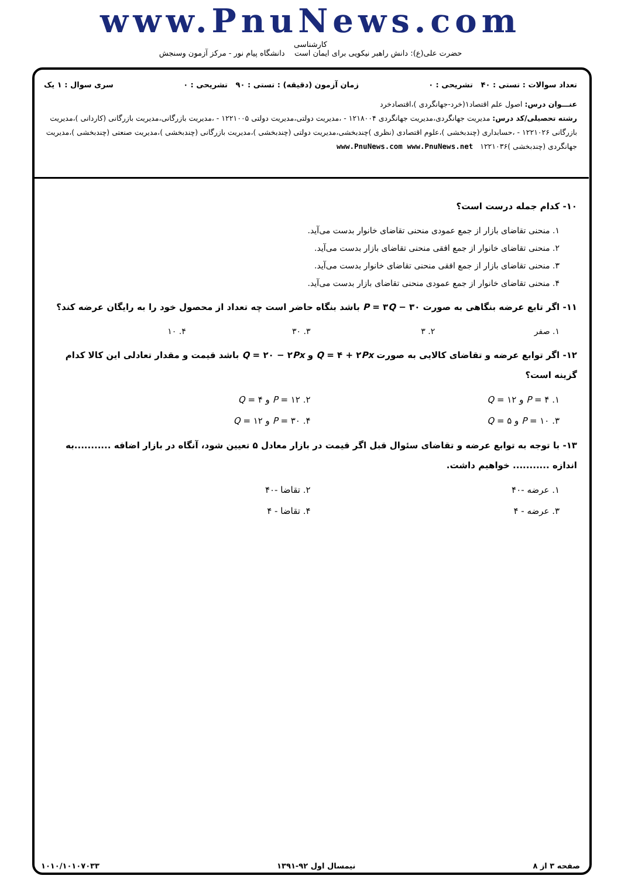www.PnuNews.com
کارشناسی
حضرت علی(ع): دانش راهبر نیکویی برای ایمان است دانشگاه پیام نور - مرکز آزمون وسنجش
تعداد سوالات : تستی : ۴۰ تشریحی : ۰ زمان آزمون (دقیقه) : تستی : ۹۰ تشریحی : ۰ سری سوال : ۱ یک
عنـــوان درس: اصول علم اقتصاد۱(خرد-جهانگردی )،اقتصادخرد
رشته تحصیلی/کد درس: مدیریت جهانگردی،مدیریت جهانگردی ۱۲۱۸۰۰۴ - ،مدیریت دولتی،مدیریت دولتی ۱۲۲۱۰۰۵ - ،مدیریت بازرگانی،مدیریت بازرگانی (کاردانی )،مدیریت بازرگانی ۱۲۲۱۰۲۶ - ،حسابداری (چندبخشی )،علوم اقتصادی (نظری )چندبخشی،مدیریت دولتی (چندبخشی )،مدیریت بازرگانی (چندبخشی )،مدیریت صنعتی (چندبخشی )،مدیریت جهانگردی (چندبخشی )۱۲۲۱۰۳۶ www.PnuNews.com www.PnuNews.net
۱۰- کدام جمله درست است؟
۱. منحنی تقاضای بازار از جمع عمودی منحنی تقاضای خانوار بدست می‌آید.
۲. منحنی تقاضای خانوار از جمع افقی منحنی تقاضای بازار بدست می‌آید.
۳. منحنی تقاضای بازار از جمع افقی منحنی تقاضای خانوار بدست می‌آید.
۴. منحنی تقاضای خانوار از جمع عمودی منحنی تقاضای بازار بدست می‌آید.
۱۱- اگر تابع عرضه بنگاهی به صورت P = ۳Q − ۳۰ باشد بنگاه حاضر است چه تعداد از محصول خود را به رایگان عرضه کند؟
۱. صفر ۲. ۳ ۳. ۳۰ ۴. ۱۰
۱۲- اگر توابع عرضه و تقاضای کالایی به صورت Q = ۴ + ۲Px و Q = ۲۰ − ۲Px باشد قیمت و مقدار تعادلی این کالا کدام گزینه است؟
۱. P = ۴ و Q = ۱۲ ۲. P = ۱۲ و Q = ۴ ۳. P = ۱۰ و Q = ۵ ۴. P = ۳۰ و Q = ۱۲
۱۳- با توجه به توابع عرضه و تقاضای سئوال قبل اگر قیمت در بازار معادل ۵ تعیین شود، آنگاه در بازار اضافه ...........به اندازه ........... خواهیم داشت.
۱. عرضه -۴۰ ۲. تقاضا -۴۰ ۳. عرضه - ۴ ۴. تقاضا - ۴
صفحه ۳ از ۸ نیمسال اول ۹۲-۱۳۹۱ ۱۰۱۰/۱۰۱۰۷۰۳۳